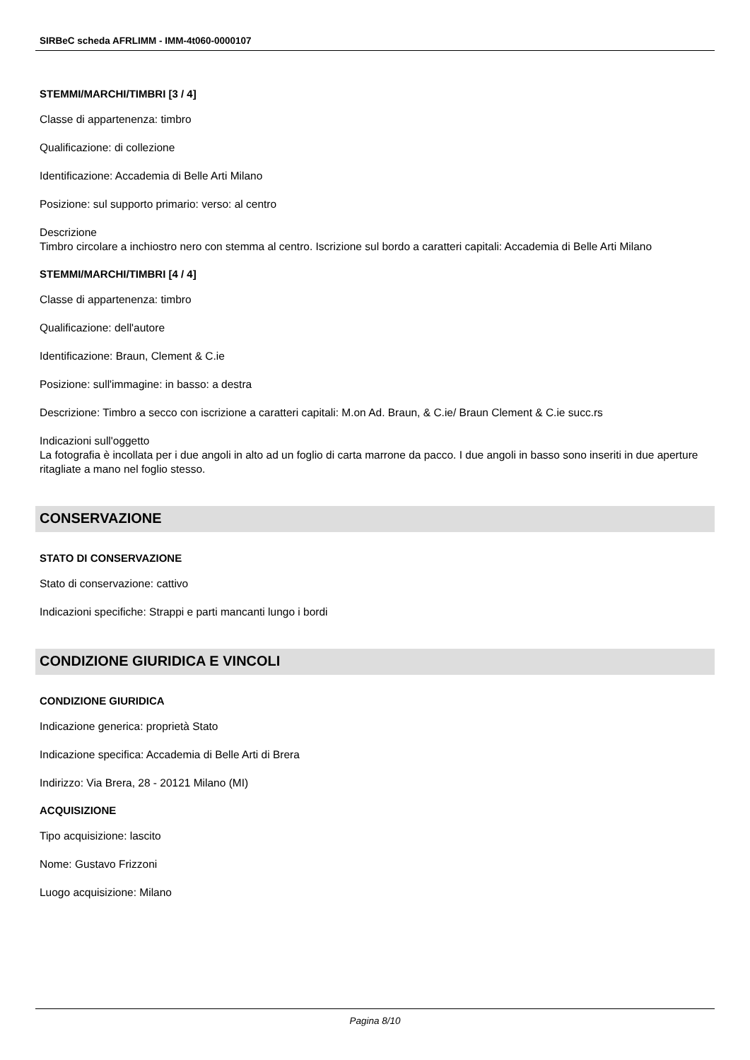SIRBeC scheda AFRLIMM - IMM-4t060-0000107
STEMMI/MARCHI/TIMBRI [3 / 4]
Classe di appartenenza: timbro
Qualificazione: di collezione
Identificazione: Accademia di Belle Arti Milano
Posizione: sul supporto primario: verso: al centro
Descrizione
Timbro circolare a inchiostro nero con stemma al centro. Iscrizione sul bordo a caratteri capitali: Accademia di Belle Arti Milano
STEMMI/MARCHI/TIMBRI [4 / 4]
Classe di appartenenza: timbro
Qualificazione: dell'autore
Identificazione: Braun, Clement & C.ie
Posizione: sull'immagine: in basso: a destra
Descrizione: Timbro a secco con iscrizione a caratteri capitali: M.on Ad. Braun, & C.ie/ Braun Clement & C.ie succ.rs
Indicazioni sull'oggetto
La fotografia è incollata per i due angoli in alto ad un foglio di carta marrone da pacco. I due angoli in basso sono inseriti in due aperture ritagliate a mano nel foglio stesso.
CONSERVAZIONE
STATO DI CONSERVAZIONE
Stato di conservazione: cattivo
Indicazioni specifiche: Strappi e parti mancanti lungo i bordi
CONDIZIONE GIURIDICA E VINCOLI
CONDIZIONE GIURIDICA
Indicazione generica: proprietà Stato
Indicazione specifica: Accademia di Belle Arti di Brera
Indirizzo: Via Brera, 28 - 20121 Milano (MI)
ACQUISIZIONE
Tipo acquisizione: lascito
Nome: Gustavo Frizzoni
Luogo acquisizione: Milano
Pagina 8/10